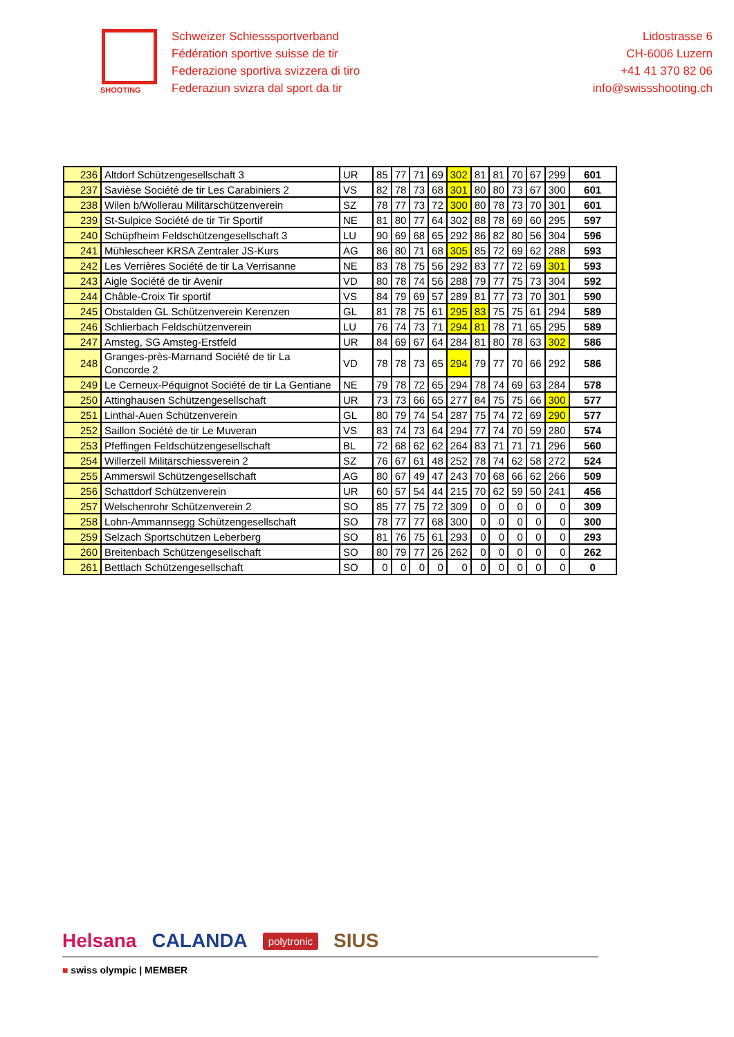SHOOTING
Schweizer Schiesssportverband
Fédération sportive suisse de tir
Federazione sportiva svizzera di tiro
Federaziun svizra dal sport da tir
Lidostrasse 6
CH-6006 Luzern
+41 41 370 82 06
info@swissshooting.ch
| 236 | Altdorf Schützengesellschaft 3 | UR | 85 | 77 | 71 | 69 | 302 | 81 | 81 | 70 | 67 | 299 | 601 |
| 237 | Savièse Société de tir Les Carabiniers 2 | VS | 82 | 78 | 73 | 68 | 301 | 80 | 80 | 73 | 67 | 300 | 601 |
| 238 | Wilen b/Wollerau Militärschützenverein | SZ | 78 | 77 | 73 | 72 | 300 | 80 | 78 | 73 | 70 | 301 | 601 |
| 239 | St-Sulpice Société de tir Tir Sportif | NE | 81 | 80 | 77 | 64 | 302 | 88 | 78 | 69 | 60 | 295 | 597 |
| 240 | Schüpfheim Feldschützengesellschaft 3 | LU | 90 | 69 | 68 | 65 | 292 | 86 | 82 | 80 | 56 | 304 | 596 |
| 241 | Mühlescheer KRSA Zentraler JS-Kurs | AG | 86 | 80 | 71 | 68 | 305 | 85 | 72 | 69 | 62 | 288 | 593 |
| 242 | Les Verrières Société de tir La Verrisanne | NE | 83 | 78 | 75 | 56 | 292 | 83 | 77 | 72 | 69 | 301 | 593 |
| 243 | Aigle Société de tir Avenir | VD | 80 | 78 | 74 | 56 | 288 | 79 | 77 | 75 | 73 | 304 | 592 |
| 244 | Châble-Croix Tir sportif | VS | 84 | 79 | 69 | 57 | 289 | 81 | 77 | 73 | 70 | 301 | 590 |
| 245 | Obstalden GL Schützenverein Kerenzen | GL | 81 | 78 | 75 | 61 | 295 | 83 | 75 | 75 | 61 | 294 | 589 |
| 246 | Schlierbach Feldschützenverein | LU | 76 | 74 | 73 | 71 | 294 | 81 | 78 | 71 | 65 | 295 | 589 |
| 247 | Amsteg, SG Amsteg-Erstfeld | UR | 84 | 69 | 67 | 64 | 284 | 81 | 80 | 78 | 63 | 302 | 586 |
| 248 | Granges-près-Marnand Société de tir La Concorde 2 | VD | 78 | 78 | 73 | 65 | 294 | 79 | 77 | 70 | 66 | 292 | 586 |
| 249 | Le Cerneux-Péquignot Société de tir La Gentiane | NE | 79 | 78 | 72 | 65 | 294 | 78 | 74 | 69 | 63 | 284 | 578 |
| 250 | Attinghausen Schützengesellschaft | UR | 73 | 73 | 66 | 65 | 277 | 84 | 75 | 75 | 66 | 300 | 577 |
| 251 | Linthal-Auen Schützenverein | GL | 80 | 79 | 74 | 54 | 287 | 75 | 74 | 72 | 69 | 290 | 577 |
| 252 | Saillon Société de tir Le Muveran | VS | 83 | 74 | 73 | 64 | 294 | 77 | 74 | 70 | 59 | 280 | 574 |
| 253 | Pfeffingen Feldschützengesellschaft | BL | 72 | 68 | 62 | 62 | 264 | 83 | 71 | 71 | 71 | 296 | 560 |
| 254 | Willerzell Militärschiessverein 2 | SZ | 76 | 67 | 61 | 48 | 252 | 78 | 74 | 62 | 58 | 272 | 524 |
| 255 | Ammerswil Schützengesellschaft | AG | 80 | 67 | 49 | 47 | 243 | 70 | 68 | 66 | 62 | 266 | 509 |
| 256 | Schattdorf Schützenverein | UR | 60 | 57 | 54 | 44 | 215 | 70 | 62 | 59 | 50 | 241 | 456 |
| 257 | Welschenrohr Schützenverein 2 | SO | 85 | 77 | 75 | 72 | 309 | 0 | 0 | 0 | 0 | 0 | 309 |
| 258 | Lohn-Ammannsegg Schützengesellschaft | SO | 78 | 77 | 77 | 68 | 300 | 0 | 0 | 0 | 0 | 0 | 300 |
| 259 | Selzach Sportschützen Leberberg | SO | 81 | 76 | 75 | 61 | 293 | 0 | 0 | 0 | 0 | 0 | 293 |
| 260 | Breitenbach Schützengesellschaft | SO | 80 | 79 | 77 | 26 | 262 | 0 | 0 | 0 | 0 | 0 | 262 |
| 261 | Bettlach Schützengesellschaft | SO | 0 | 0 | 0 | 0 | 0 | 0 | 0 | 0 | 0 | 0 | 0 |
Helsana CALANDA polytronic SIUS
■ swiss olympic | MEMBER